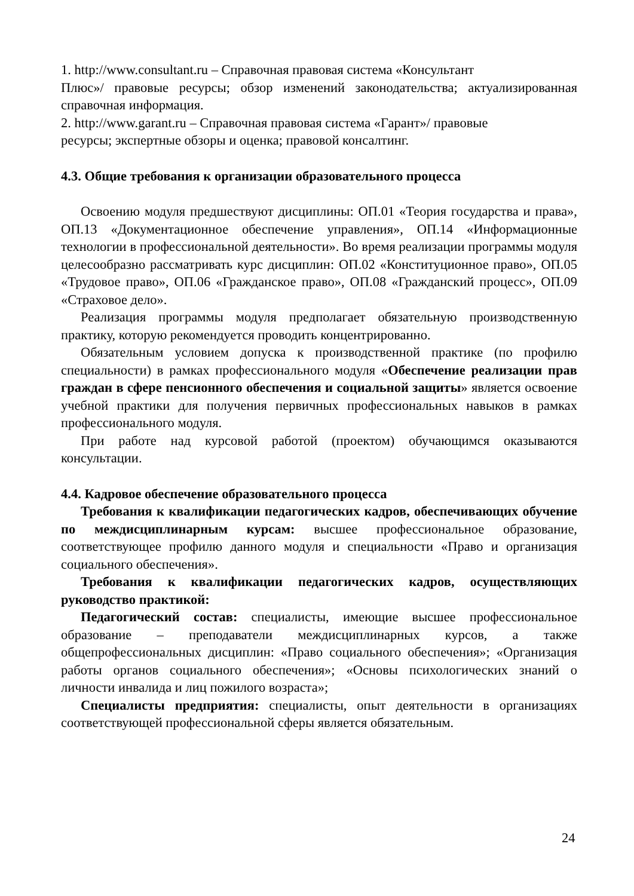1. http://www.consultant.ru – Справочная правовая система «Консультант
Плюс»/ правовые ресурсы; обзор изменений законодательства; актуализированная справочная информация.
2. http://www.garant.ru – Справочная правовая система «Гарант»/ правовые
ресурсы; экспертные обзоры и оценка; правовой консалтинг.
4.3. Общие требования к организации образовательного процесса
Освоению модуля предшествуют дисциплины: ОП.01 «Теория государства и права», ОП.13 «Документационное обеспечение управления», ОП.14 «Информационные технологии в профессиональной деятельности». Во время реализации программы модуля целесообразно рассматривать курс дисциплин: ОП.02 «Конституционное право», ОП.05 «Трудовое право», ОП.06 «Гражданское право», ОП.08 «Гражданский процесс», ОП.09 «Страховое дело».
Реализация программы модуля предполагает обязательную производственную практику, которую рекомендуется проводить концентрированно.
Обязательным условием допуска к производственной практике (по профилю специальности) в рамках профессионального модуля «Обеспечение реализации прав граждан в сфере пенсионного обеспечения и социальной защиты» является освоение учебной практики для получения первичных профессиональных навыков в рамках профессионального модуля.
При работе над курсовой работой (проектом) обучающимся оказываются консультации.
4.4. Кадровое обеспечение образовательного процесса
Требования к квалификации педагогических кадров, обеспечивающих обучение по междисциплинарным курсам: высшее профессиональное образование, соответствующее профилю данного модуля и специальности «Право и организация социального обеспечения».
Требования к квалификации педагогических кадров, осуществляющих руководство практикой:
Педагогический состав: специалисты, имеющие высшее профессиональное образование – преподаватели междисциплинарных курсов, а также общепрофессиональных дисциплин: «Право социального обеспечения»; «Организация работы органов социального обеспечения»; «Основы психологических знаний о личности инвалида и лиц пожилого возраста»;
Специалисты предприятия: специалисты, опыт деятельности в организациях соответствующей профессиональной сферы является обязательным.
24